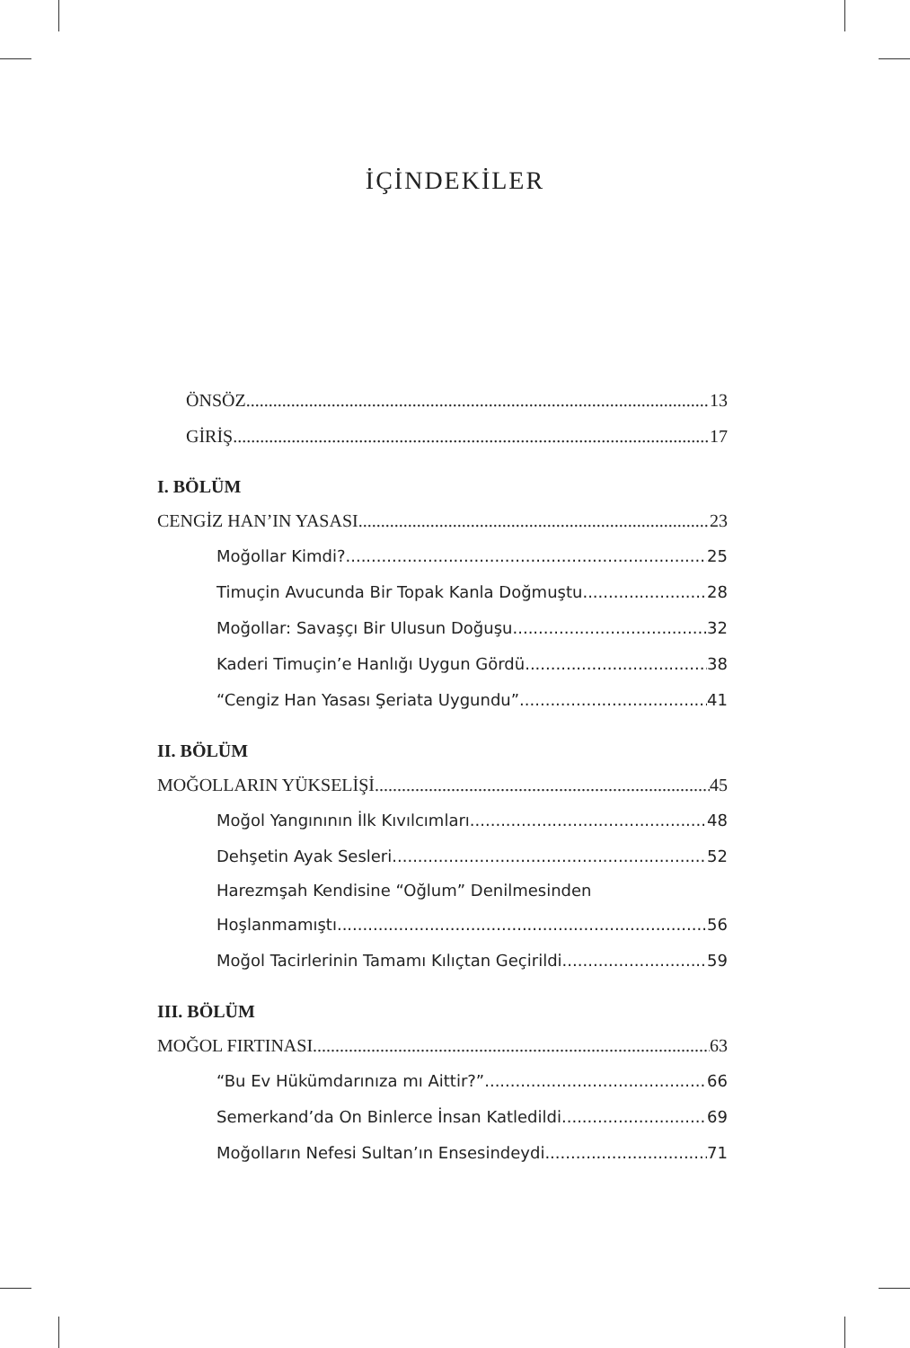İÇİNDEKİLER
ÖNSÖZ 13
GİRİŞ 17
I. BÖLÜM
CENGİZ HAN’IN YASASI 23
Moğollar Kimdi? 25
Timuçin Avucunda Bir Topak Kanla Doğmuştu 28
Moğollar: Savaşçı Bir Ulusun Doğuşu 32
Kaderi Timuçin’e Hanlığı Uygun Gördü 38
“Cengiz Han Yasası Şeriata Uygundu” 41
II. BÖLÜM
MOĞOLLARIN YÜKSELİŞİ 45
Moğol Yangınının İlk Kıvılcımları 48
Dehşetin Ayak Sesleri 52
Harezmşah Kendisine “Oğlum” Denilmesinden
Hoşlanmamıştı 56
Moğol Tacirlerinin Tamamı Kılıçtan Geçirildi 59
III. BÖLÜM
MOĞOL FIRTINASI 63
“Bu Ev Hükümdarınıza mı Aittir?” 66
Semerkand’da On Binlerce İnsan Katledildi 69
Moğolların Nefesi Sultan’ın Ensesindeydi 71